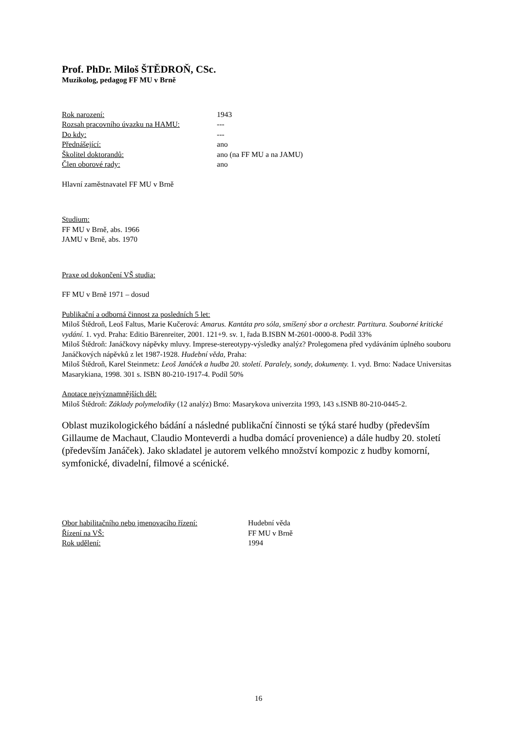Prof. PhDr. Miloš ŠTĚDROŇ, CSc.
Muzikolog, pedagog FF MU v Brně
| Rok narození: | 1943 |
| Rozsah pracovního úvazku na HAMU: | --- |
| Do kdy: | --- |
| Přednášející: | ano |
| Školitel doktorandů: | ano (na FF MU a na JAMU) |
| Člen oborové rady: | ano |
Hlavní zaměstnavatel FF MU v Brně
Studium:
FF MU v Brně, abs. 1966
JAMU v Brně, abs. 1970
Praxe od dokončení VŠ studia:
FF MU v Brně 1971 – dosud
Publikační a odborná činnost za posledních 5 let:
Miloš Štědroň, Leoš Faltus, Marie Kučerová: Amarus. Kantáta pro sóla, smíšený sbor a orchestr. Partitura. Souborné kritické vydání. 1. vyd. Praha: Editio Bärenreiter, 2001. 121+9. sv. 1, řada B.ISBN M-2601-0000-8. Podíl 33%
Miloš Štědroň: Janáčkovy nápěvky mluvy. Imprese-stereotypy-výsledky analýz? Prolegomena před vydáváním úplného souboru Janáčkových nápěvků z let 1987-1928. Hudební věda, Praha:
Miloš Štědroň, Karel Steinmetz: Leoš Janáček a hudba 20. století. Paralely, sondy, dokumenty. 1. vyd. Brno: Nadace Universitas Masarykiana, 1998. 301 s. ISBN 80-210-1917-4. Podíl 50%
Anotace nejvýznamnějších děl:
Miloš Štědroň: Základy polymelodiky (12 analýz) Brno: Masarykova univerzita 1993, 143 s.ISNB 80-210-0445-2.
Oblast muzikologického bádání a následné publikační činnosti se týká staré hudby (především Gillaume de Machaut, Claudio Monteverdi a hudba domácí provenience) a dále hudby 20. století (především Janáček). Jako skladatel je autorem velkého množství kompozic z hudby komorní, symfonické, divadelní, filmové a scénické.
| Obor habilitačního nebo jmenovacího řízení: | Hudební věda |
| Řízení na VŠ: | FF MU v Brně |
| Rok udělení: | 1994 |
16